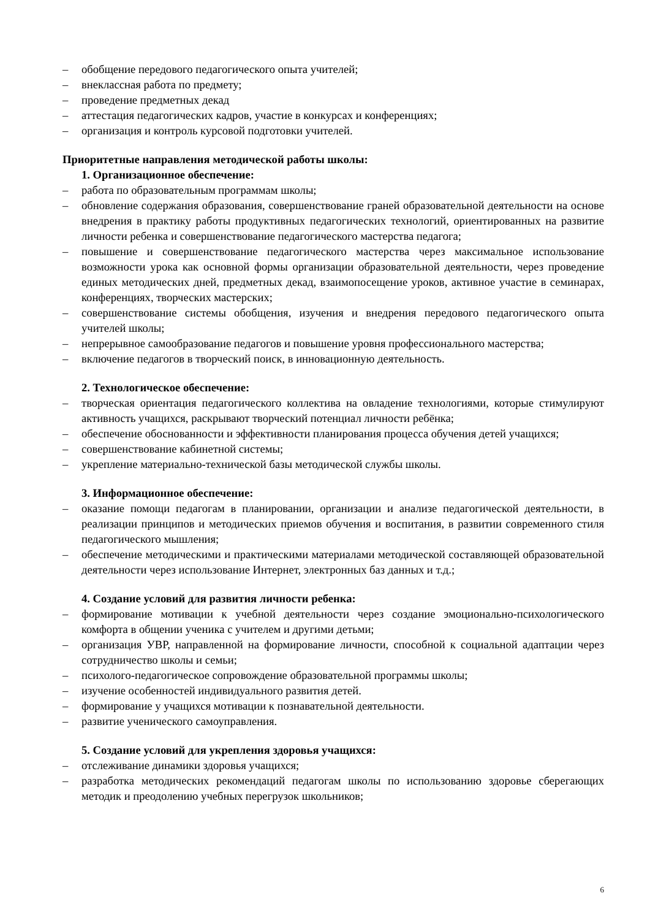– обобщение передового педагогического опыта учителей;
– внеклассная работа по предмету;
– проведение предметных декад
– аттестация педагогических кадров, участие в конкурсах и конференциях;
– организация и контроль курсовой подготовки учителей.
Приоритетные направления методической работы школы:
1. Организационное обеспечение:
– работа по образовательным программам школы;
– обновление содержания образования, совершенствование граней образовательной деятельности на основе внедрения в практику работы продуктивных педагогических технологий, ориентированных на развитие личности ребенка и совершенствование педагогического мастерства педагога;
– повышение и совершенствование педагогического мастерства через максимальное использование возможности урока как основной формы организации образовательной деятельности, через проведение единых методических дней, предметных декад, взаимопосещение уроков, активное участие в семинарах, конференциях, творческих мастерских;
– совершенствование системы обобщения, изучения и внедрения передового педагогического опыта учителей школы;
– непрерывное самообразование педагогов и повышение уровня профессионального мастерства;
– включение педагогов в творческий поиск, в инновационную деятельность.
2. Технологическое обеспечение:
– творческая ориентация педагогического коллектива на овладение технологиями, которые стимулируют активность учащихся, раскрывают творческий потенциал личности ребёнка;
– обеспечение обоснованности и эффективности планирования процесса обучения детей учащихся;
– совершенствование кабинетной системы;
– укрепление материально-технической базы методической службы школы.
3. Информационное обеспечение:
– оказание помощи педагогам в планировании, организации и анализе педагогической деятельности, в реализации принципов и методических приемов обучения и воспитания, в развитии современного стиля педагогического мышления;
– обеспечение методическими и практическими материалами методической составляющей образовательной деятельности через использование Интернет, электронных баз данных и т.д.;
4. Создание условий для развития личности ребенка:
– формирование мотивации к учебной деятельности через создание эмоционально-психологического комфорта в общении ученика с учителем и другими детьми;
– организация УВР, направленной на формирование личности, способной к социальной адаптации через сотрудничество школы и семьи;
– психолого-педагогическое сопровождение образовательной программы школы;
– изучение особенностей индивидуального развития детей.
– формирование у учащихся мотивации к познавательной деятельности.
– развитие ученического самоуправления.
5. Создание условий для укрепления здоровья учащихся:
– отслеживание динамики здоровья учащихся;
– разработка методических рекомендаций педагогам школы по использованию здоровье сберегающих методик и преодолению учебных перегрузок школьников;
6